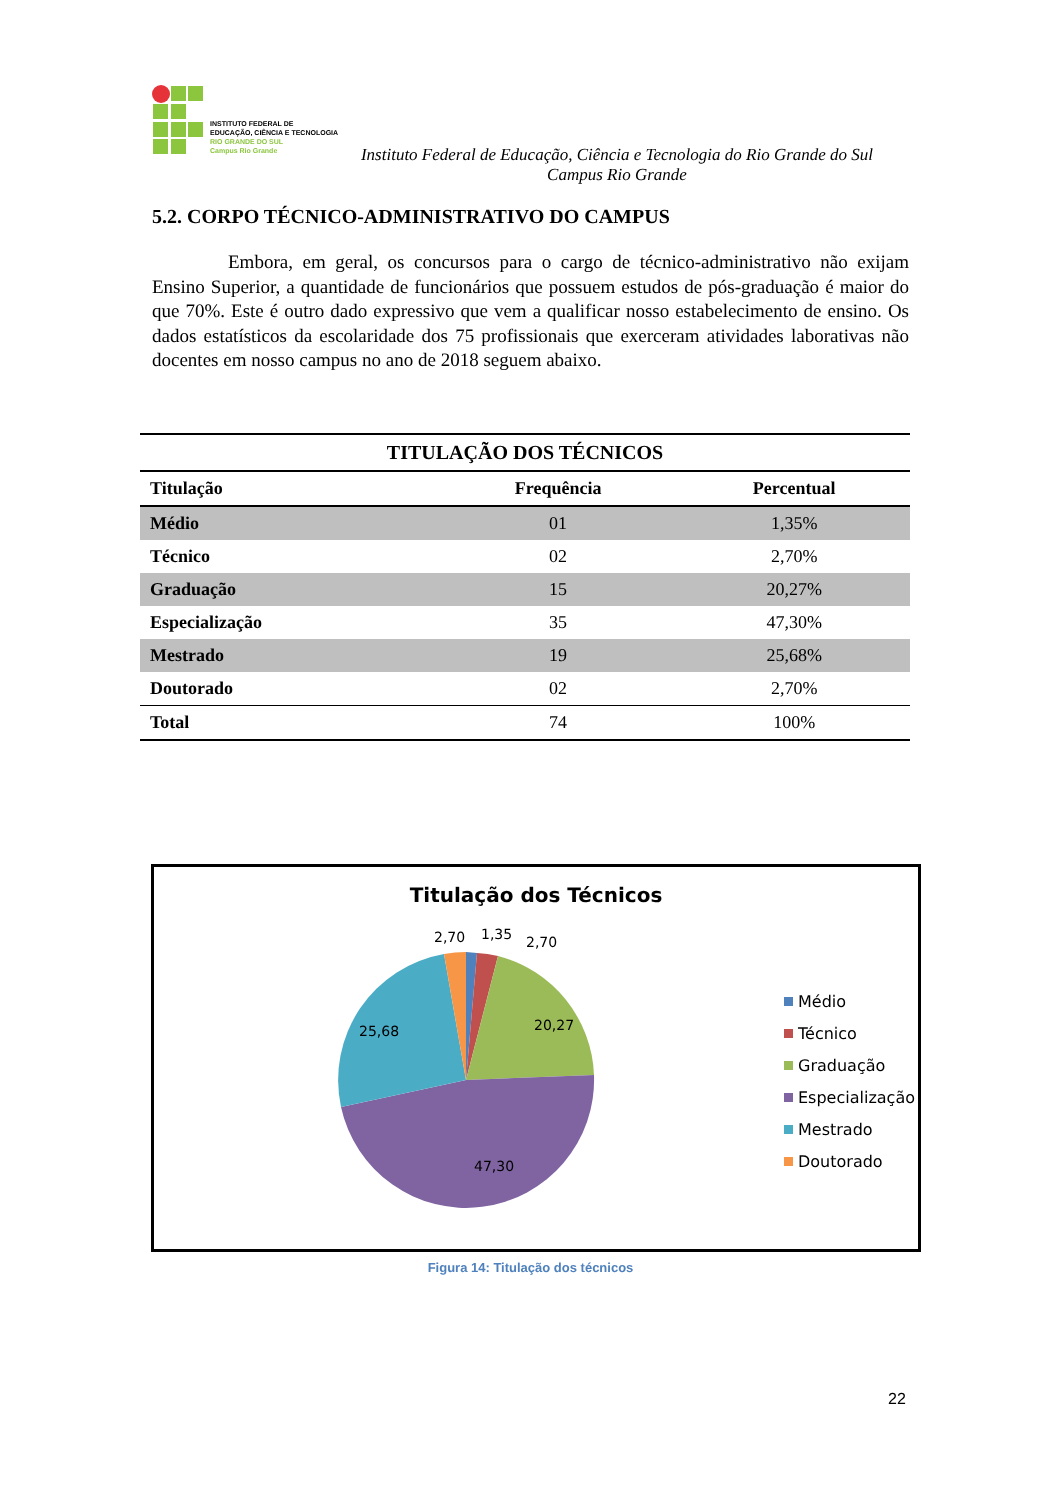INSTITUTO FEDERAL DE
EDUCAÇÃO, CIÊNCIA E TECNOLOGIA
RIO GRANDE DO SUL
Campus Rio Grande
Instituto Federal de Educação, Ciência e Tecnologia do Rio Grande do Sul
Campus Rio Grande
5.2. CORPO TÉCNICO-ADMINISTRATIVO DO CAMPUS
Embora, em geral, os concursos para o cargo de técnico-administrativo não exijam Ensino Superior, a quantidade de funcionários que possuem estudos de pós-graduação é maior do que 70%. Este é outro dado expressivo que vem a qualificar nosso estabelecimento de ensino. Os dados estatísticos da escolaridade dos 75 profissionais que exerceram atividades laborativas não docentes em nosso campus no ano de 2018 seguem abaixo.
| TITULAÇÃO DOS TÉCNICOS | | |
| --- | --- | --- |
| Titulação | Frequência | Percentual |
| Médio | 01 | 1,35% |
| Técnico | 02 | 2,70% |
| Graduação | 15 | 20,27% |
| Especialização | 35 | 47,30% |
| Mestrado | 19 | 25,68% |
| Doutorado | 02 | 2,70% |
| Total | 74 | 100% |
Titulação dos Técnicos
2,70
1,35
2,70
20,27
25,68
47,30
Médio
Técnico
Graduação
Especialização
Mestrado
Doutorado
Figura 14: Titulação dos técnicos
22